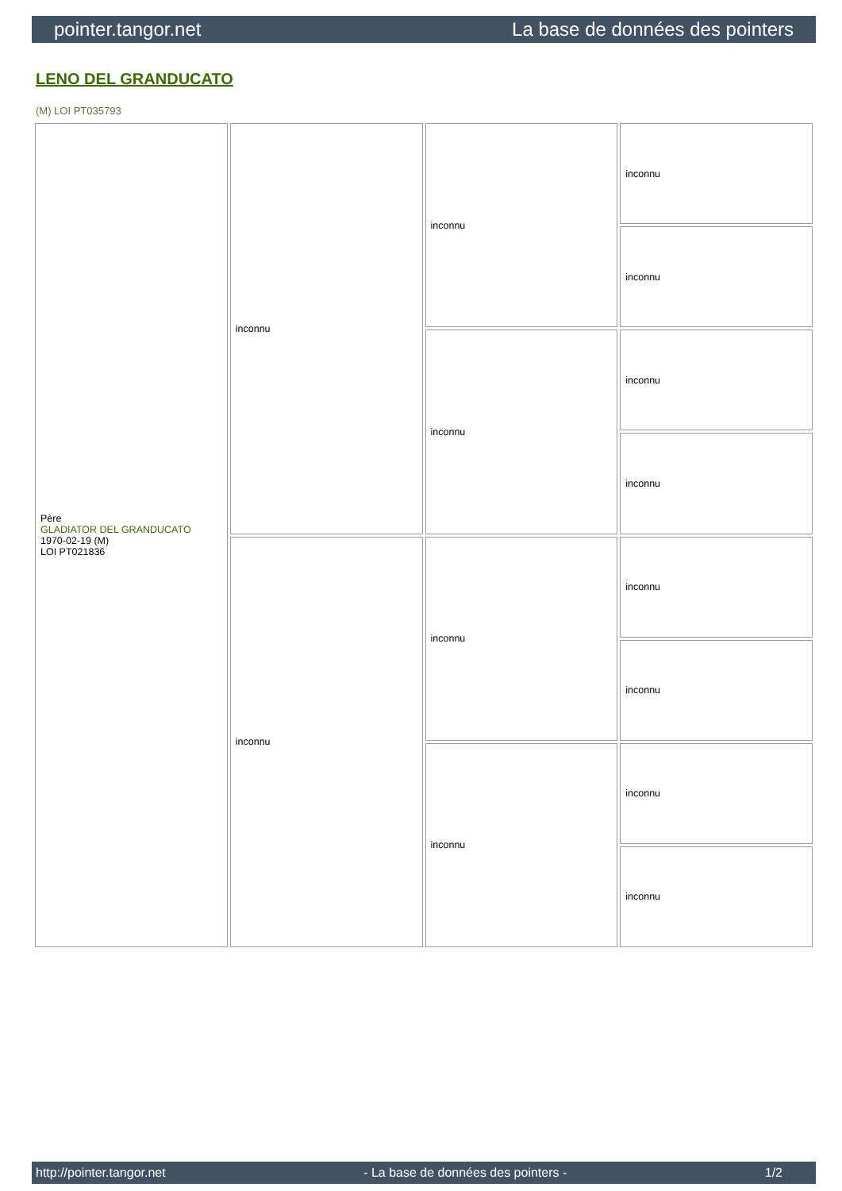pointer.tangor.net La base de données des pointers
LENO DEL GRANDUCATO
(M) LOI PT035793
| Père GLADIATOR DEL GRANDUCATO 1970-02-19 (M) LOI PT021836 | inconnu | inconnu | inconnu |
| | | | inconnu |
| | | inconnu | inconnu |
| | | | inconnu |
| | inconnu | inconnu | inconnu |
| | | | inconnu |
| | | inconnu | inconnu |
| | | | inconnu |
http://pointer.tangor.net - La base de données des pointers - 1/2